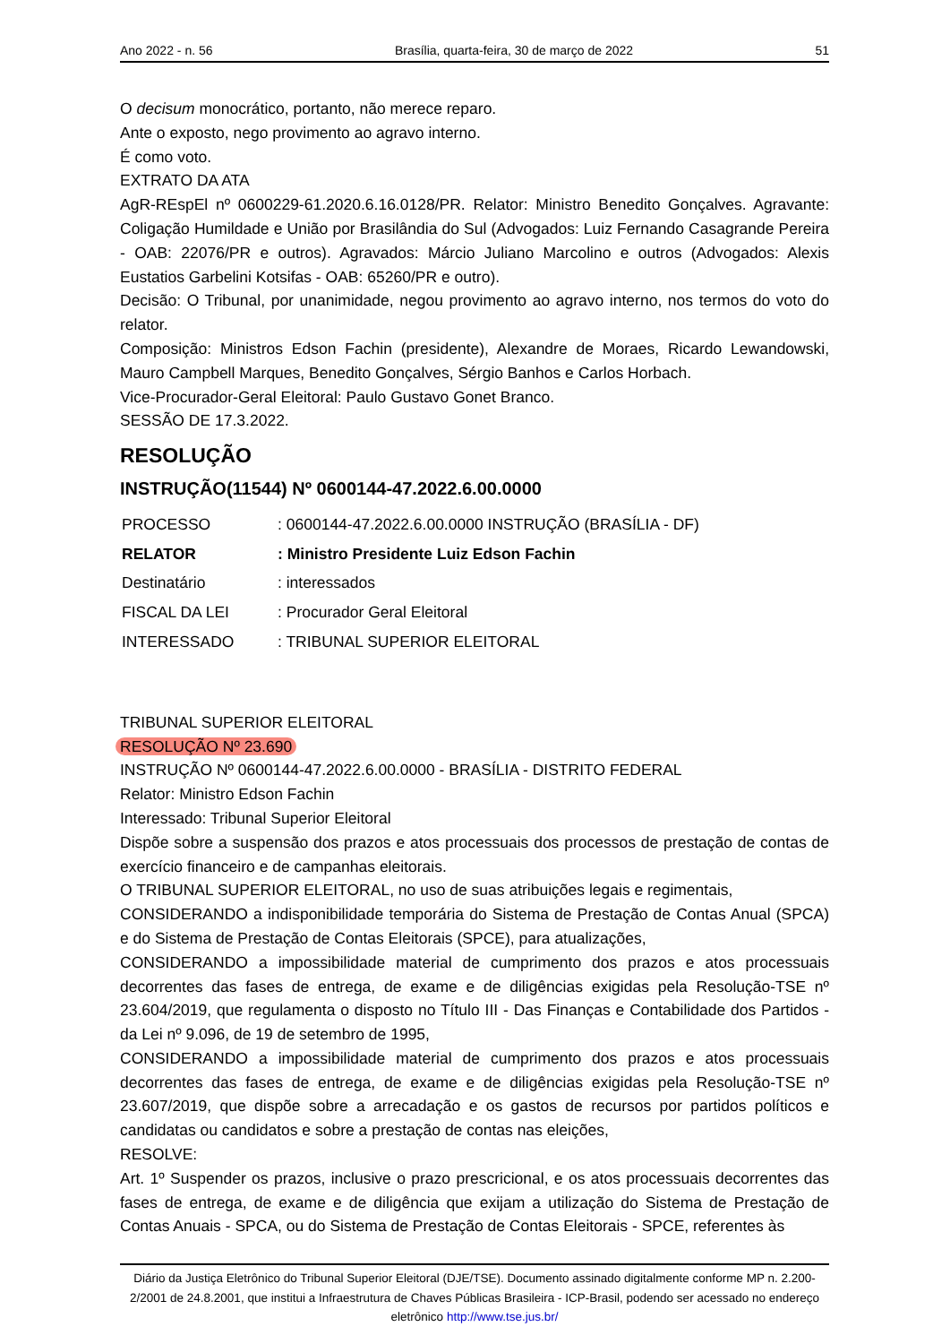Ano 2022 - n. 56 Brasília, quarta-feira, 30 de março de 2022 51
O decisum monocrático, portanto, não merece reparo.
Ante o exposto, nego provimento ao agravo interno.
É como voto.
EXTRATO DA ATA
AgR-REspEl nº 0600229-61.2020.6.16.0128/PR. Relator: Ministro Benedito Gonçalves. Agravante: Coligação Humildade e União por Brasilândia do Sul (Advogados: Luiz Fernando Casagrande Pereira - OAB: 22076/PR e outros). Agravados: Márcio Juliano Marcolino e outros (Advogados: Alexis Eustatios Garbelini Kotsifas - OAB: 65260/PR e outro).
Decisão: O Tribunal, por unanimidade, negou provimento ao agravo interno, nos termos do voto do relator.
Composição: Ministros Edson Fachin (presidente), Alexandre de Moraes, Ricardo Lewandowski, Mauro Campbell Marques, Benedito Gonçalves, Sérgio Banhos e Carlos Horbach.
Vice-Procurador-Geral Eleitoral: Paulo Gustavo Gonet Branco.
SESSÃO DE 17.3.2022.
RESOLUÇÃO
INSTRUÇÃO(11544) Nº 0600144-47.2022.6.00.0000
| PROCESSO | : 0600144-47.2022.6.00.0000 INSTRUÇÃO (BRASÍLIA - DF) |
| RELATOR | : Ministro Presidente Luiz Edson Fachin |
| Destinatário | : interessados |
| FISCAL DA LEI | : Procurador Geral Eleitoral |
| INTERESSADO | : TRIBUNAL SUPERIOR ELEITORAL |
TRIBUNAL SUPERIOR ELEITORAL
RESOLUÇÃO Nº 23.690
INSTRUÇÃO Nº 0600144-47.2022.6.00.0000 - BRASÍLIA - DISTRITO FEDERAL
Relator: Ministro Edson Fachin
Interessado: Tribunal Superior Eleitoral
Dispõe sobre a suspensão dos prazos e atos processuais dos processos de prestação de contas de exercício financeiro e de campanhas eleitorais.
O TRIBUNAL SUPERIOR ELEITORAL, no uso de suas atribuições legais e regimentais,
CONSIDERANDO a indisponibilidade temporária do Sistema de Prestação de Contas Anual (SPCA) e do Sistema de Prestação de Contas Eleitorais (SPCE), para atualizações,
CONSIDERANDO a impossibilidade material de cumprimento dos prazos e atos processuais decorrentes das fases de entrega, de exame e de diligências exigidas pela Resolução-TSE nº 23.604/2019, que regulamenta o disposto no Título III - Das Finanças e Contabilidade dos Partidos - da Lei nº 9.096, de 19 de setembro de 1995,
CONSIDERANDO a impossibilidade material de cumprimento dos prazos e atos processuais decorrentes das fases de entrega, de exame e de diligências exigidas pela Resolução-TSE nº 23.607/2019, que dispõe sobre a arrecadação e os gastos de recursos por partidos políticos e candidatas ou candidatos e sobre a prestação de contas nas eleições,
RESOLVE:
Art. 1º Suspender os prazos, inclusive o prazo prescricional, e os atos processuais decorrentes das fases de entrega, de exame e de diligência que exijam a utilização do Sistema de Prestação de Contas Anuais - SPCA, ou do Sistema de Prestação de Contas Eleitorais - SPCE, referentes às
Diário da Justiça Eletrônico do Tribunal Superior Eleitoral (DJE/TSE). Documento assinado digitalmente conforme MP n. 2.200-2/2001 de 24.8.2001, que institui a Infraestrutura de Chaves Públicas Brasileira - ICP-Brasil, podendo ser acessado no endereço eletrônico http://www.tse.jus.br/